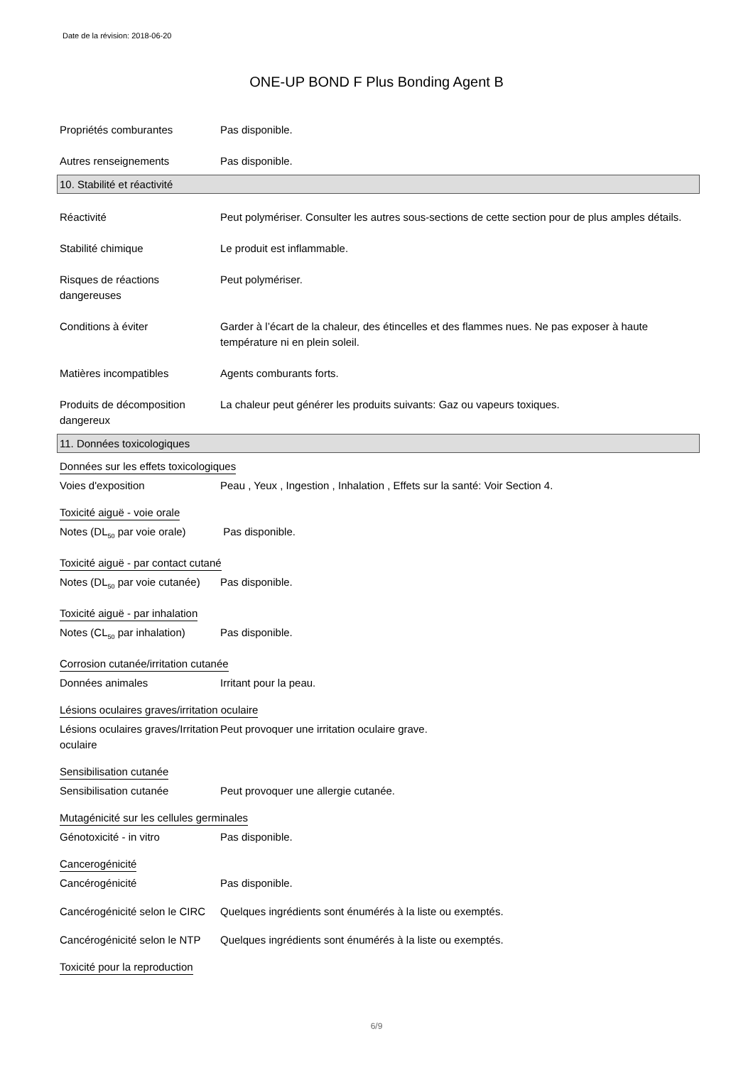Date de la révision: 2018-06-20
ONE-UP BOND F Plus Bonding Agent B
Propriétés comburantes Pas disponible.
Autres renseignements Pas disponible.
10. Stabilité et réactivité
Réactivité Peut polymériser. Consulter les autres sous-sections de cette section pour de plus amples détails.
Stabilité chimique Le produit est inflammable.
Risques de réactions dangereuses
Peut polymériser.
Conditions à éviter Garder à l’écart de la chaleur, des étincelles et des flammes nues. Ne pas exposer à haute température ni en plein soleil.
Matières incompatibles Agents comburants forts.
Produits de décomposition dangereux
La chaleur peut générer les produits suivants: Gaz ou vapeurs toxiques.
11. Données toxicologiques
Données sur les effets toxicologiques
Voies d'exposition Peau , Yeux , Ingestion , Inhalation , Effets sur la santé: Voir Section 4.
Toxicité aiguë - voie orale
Notes (DL<sub>50</sub> par voie orale)
Pas disponible.
Toxicité aiguë - par contact cutané
Notes (DL<sub>50</sub> par voie cutanée)
Pas disponible.
Toxicité aiguë - par inhalation
Notes (CL<sub>50</sub> par inhalation)
Pas disponible.
Corrosion cutanée/irritation cutanée
Données animales Irritant pour la peau.
Lésions oculaires graves/irritation oculaire
Lésions oculaires graves/Irritation oculaire
Peut provoquer une irritation oculaire grave.
Sensibilisation cutanée
Sensibilisation cutanée Peut provoquer une allergie cutanée.
Mutagénicité sur les cellules germinales
Génotoxicité - in vitro Pas disponible.
Cancerogénicité
Cancérogénicité Pas disponible.
Cancérogénicité selon le CIRC
Quelques ingrédients sont énumérés à la liste ou exemptés.
Cancérogénicité selon le NTP
Quelques ingrédients sont énumérés à la liste ou exemptés.
Toxicité pour la reproduction
6/9